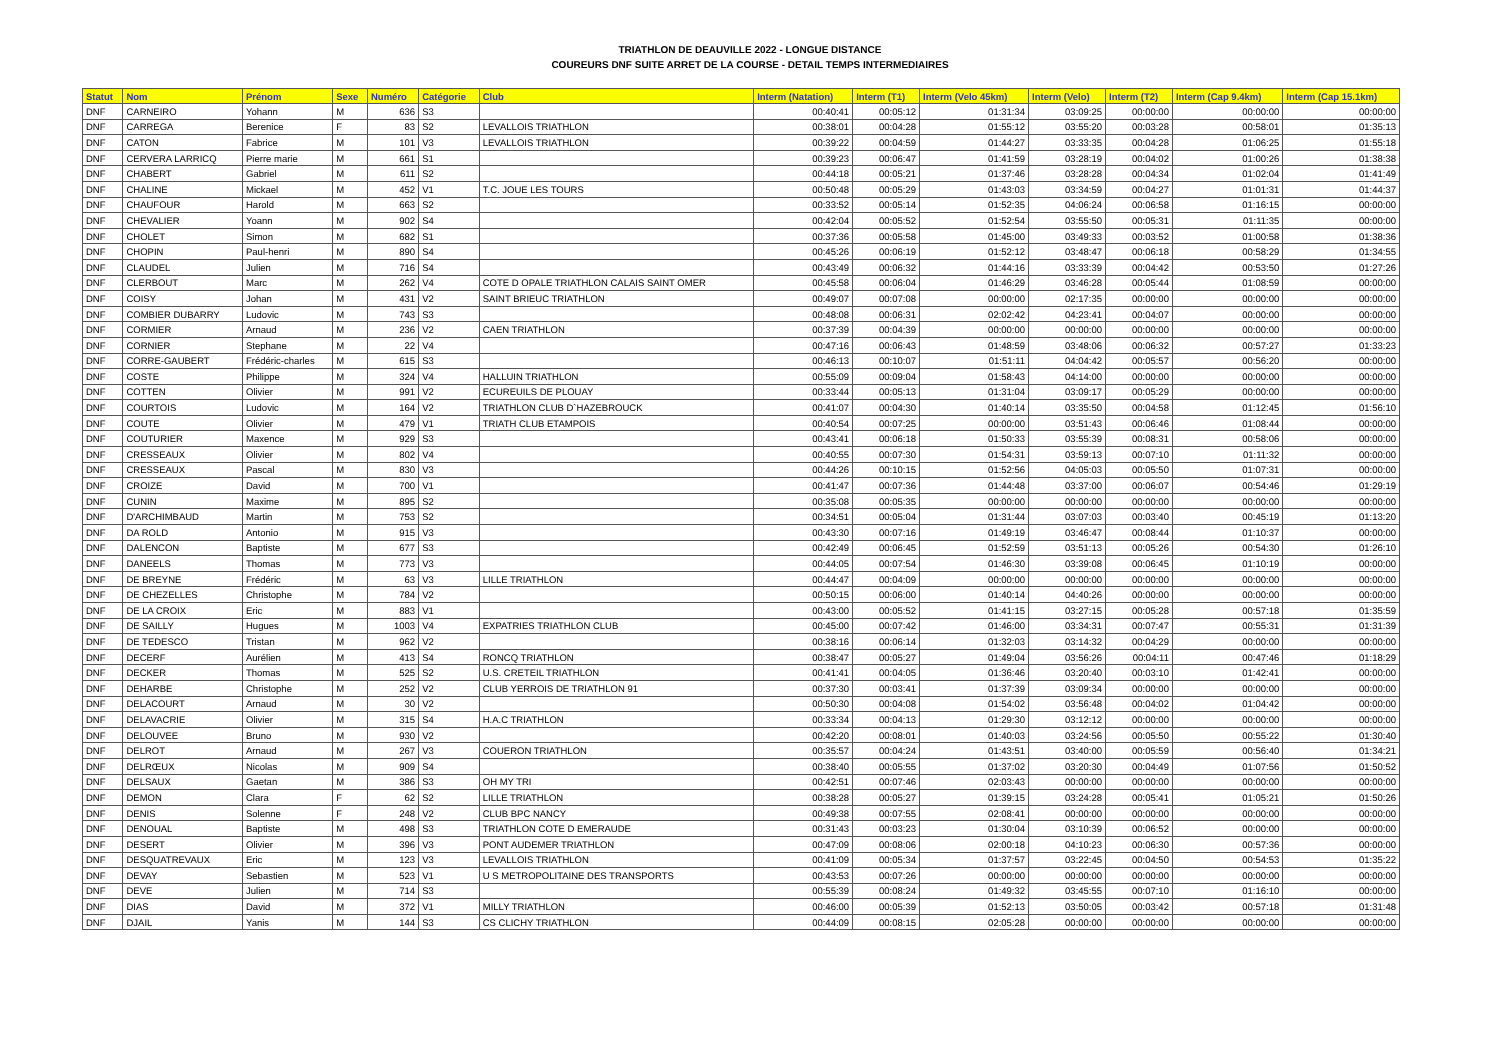TRIATHLON DE DEAUVILLE 2022 - LONGUE DISTANCE
COUREURS DNF SUITE ARRET DE LA COURSE - DETAIL TEMPS INTERMEDIAIRES
| Statut | Nom | Prénom | Sexe | Numéro | Catégorie | Club | Interm (Natation) | Interm (T1) | Interm (Velo 45km) | Interm (Velo) | Interm (T2) | Interm (Cap 9.4km) | Interm (Cap 15.1km) |
| --- | --- | --- | --- | --- | --- | --- | --- | --- | --- | --- | --- | --- | --- |
| DNF | CARNEIRO | Yohann | M | 636 | S3 | | 00:40:41 | 00:05:12 | 01:31:34 | 03:09:25 | 00:00:00 | 00:00:00 | 00:00:00 |
| DNF | CARREGA | Berenice | F | 83 | S2 | LEVALLOIS TRIATHLON | 00:38:01 | 00:04:28 | 01:55:12 | 03:55:20 | 00:03:28 | 00:58:01 | 01:35:13 |
| DNF | CATON | Fabrice | M | 101 | V3 | LEVALLOIS TRIATHLON | 00:39:22 | 00:04:59 | 01:44:27 | 03:33:35 | 00:04:28 | 01:06:25 | 01:55:18 |
| DNF | CERVERA LARRICQ | Pierre marie | M | 661 | S1 | | 00:39:23 | 00:06:47 | 01:41:59 | 03:28:19 | 00:04:02 | 01:00:26 | 01:38:38 |
| DNF | CHABERT | Gabriel | M | 611 | S2 | | 00:44:18 | 00:05:21 | 01:37:46 | 03:28:28 | 00:04:34 | 01:02:04 | 01:41:49 |
| DNF | CHALINE | Mickael | M | 452 | V1 | T.C. JOUE LES TOURS | 00:50:48 | 00:05:29 | 01:43:03 | 03:34:59 | 00:04:27 | 01:01:31 | 01:44:37 |
| DNF | CHAUFOUR | Harold | M | 663 | S2 | | 00:33:52 | 00:05:14 | 01:52:35 | 04:06:24 | 00:06:58 | 01:16:15 | 00:00:00 |
| DNF | CHEVALIER | Yoann | M | 902 | S4 | | 00:42:04 | 00:05:52 | 01:52:54 | 03:55:50 | 00:05:31 | 01:11:35 | 00:00:00 |
| DNF | CHOLET | Simon | M | 682 | S1 | | 00:37:36 | 00:05:58 | 01:45:00 | 03:49:33 | 00:03:52 | 01:00:58 | 01:38:36 |
| DNF | CHOPIN | Paul-henri | M | 890 | S4 | | 00:45:26 | 00:06:19 | 01:52:12 | 03:48:47 | 00:06:18 | 00:58:29 | 01:34:55 |
| DNF | CLAUDEL | Julien | M | 716 | S4 | | 00:43:49 | 00:06:32 | 01:44:16 | 03:33:39 | 00:04:42 | 00:53:50 | 01:27:26 |
| DNF | CLERBOUT | Marc | M | 262 | V4 | COTE D OPALE TRIATHLON CALAIS SAINT OMER | 00:45:58 | 00:06:04 | 01:46:29 | 03:46:28 | 00:05:44 | 01:08:59 | 00:00:00 |
| DNF | COISY | Johan | M | 431 | V2 | SAINT BRIEUC TRIATHLON | 00:49:07 | 00:07:08 | 00:00:00 | 02:17:35 | 00:00:00 | 00:00:00 | 00:00:00 |
| DNF | COMBIER DUBARRY | Ludovic | M | 743 | S3 | | 00:48:08 | 00:06:31 | 02:02:42 | 04:23:41 | 00:04:07 | 00:00:00 | 00:00:00 |
| DNF | CORMIER | Arnaud | M | 236 | V2 | CAEN TRIATHLON | 00:37:39 | 00:04:39 | 00:00:00 | 00:00:00 | 00:00:00 | 00:00:00 | 00:00:00 |
| DNF | CORNIER | Stephane | M | 22 | V4 | | 00:47:16 | 00:06:43 | 01:48:59 | 03:48:06 | 00:06:32 | 00:57:27 | 01:33:23 |
| DNF | CORRE-GAUBERT | Frédéric-charles | M | 615 | S3 | | 00:46:13 | 00:10:07 | 01:51:11 | 04:04:42 | 00:05:57 | 00:56:20 | 00:00:00 |
| DNF | COSTE | Philippe | M | 324 | V4 | HALLUIN TRIATHLON | 00:55:09 | 00:09:04 | 01:58:43 | 04:14:00 | 00:00:00 | 00:00:00 | 00:00:00 |
| DNF | COTTEN | Olivier | M | 991 | V2 | ECUREUILS DE PLOUAY | 00:33:44 | 00:05:13 | 01:31:04 | 03:09:17 | 00:05:29 | 00:00:00 | 00:00:00 |
| DNF | COURTOIS | Ludovic | M | 164 | V2 | TRIATHLON CLUB D`HAZEBROUCK | 00:41:07 | 00:04:30 | 01:40:14 | 03:35:50 | 00:04:58 | 01:12:45 | 01:56:10 |
| DNF | COUTE | Olivier | M | 479 | V1 | TRIATH CLUB ETAMPOIS | 00:40:54 | 00:07:25 | 00:00:00 | 03:51:43 | 00:06:46 | 01:08:44 | 00:00:00 |
| DNF | COUTURIER | Maxence | M | 929 | S3 | | 00:43:41 | 00:06:18 | 01:50:33 | 03:55:39 | 00:08:31 | 00:58:06 | 00:00:00 |
| DNF | CRESSEAUX | Olivier | M | 802 | V4 | | 00:40:55 | 00:07:30 | 01:54:31 | 03:59:13 | 00:07:10 | 01:11:32 | 00:00:00 |
| DNF | CRESSEAUX | Pascal | M | 830 | V3 | | 00:44:26 | 00:10:15 | 01:52:56 | 04:05:03 | 00:05:50 | 01:07:31 | 00:00:00 |
| DNF | CROIZE | David | M | 700 | V1 | | 00:41:47 | 00:07:36 | 01:44:48 | 03:37:00 | 00:06:07 | 00:54:46 | 01:29:19 |
| DNF | CUNIN | Maxime | M | 895 | S2 | | 00:35:08 | 00:05:35 | 00:00:00 | 00:00:00 | 00:00:00 | 00:00:00 | 00:00:00 |
| DNF | D'ARCHIMBAUD | Martin | M | 753 | S2 | | 00:34:51 | 00:05:04 | 01:31:44 | 03:07:03 | 00:03:40 | 00:45:19 | 01:13:20 |
| DNF | DA ROLD | Antonio | M | 915 | V3 | | 00:43:30 | 00:07:16 | 01:49:19 | 03:46:47 | 00:08:44 | 01:10:37 | 00:00:00 |
| DNF | DALENCON | Baptiste | M | 677 | S3 | | 00:42:49 | 00:06:45 | 01:52:59 | 03:51:13 | 00:05:26 | 00:54:30 | 01:26:10 |
| DNF | DANEELS | Thomas | M | 773 | V3 | | 00:44:05 | 00:07:54 | 01:46:30 | 03:39:08 | 00:06:45 | 01:10:19 | 00:00:00 |
| DNF | DE BREYNE | Frédéric | M | 63 | V3 | LILLE TRIATHLON | 00:44:47 | 00:04:09 | 00:00:00 | 00:00:00 | 00:00:00 | 00:00:00 | 00:00:00 |
| DNF | DE CHEZELLES | Christophe | M | 784 | V2 | | 00:50:15 | 00:06:00 | 01:40:14 | 04:40:26 | 00:00:00 | 00:00:00 | 00:00:00 |
| DNF | DE LA CROIX | Eric | M | 883 | V1 | | 00:43:00 | 00:05:52 | 01:41:15 | 03:27:15 | 00:05:28 | 00:57:18 | 01:35:59 |
| DNF | DE SAILLY | Hugues | M | 1003 | V4 | EXPATRIES TRIATHLON CLUB | 00:45:00 | 00:07:42 | 01:46:00 | 03:34:31 | 00:07:47 | 00:55:31 | 01:31:39 |
| DNF | DE TEDESCO | Tristan | M | 962 | V2 | | 00:38:16 | 00:06:14 | 01:32:03 | 03:14:32 | 00:04:29 | 00:00:00 | 00:00:00 |
| DNF | DECERF | Aurélien | M | 413 | S4 | RONCQ TRIATHLON | 00:38:47 | 00:05:27 | 01:49:04 | 03:56:26 | 00:04:11 | 00:47:46 | 01:18:29 |
| DNF | DECKER | Thomas | M | 525 | S2 | U.S. CRETEIL TRIATHLON | 00:41:41 | 00:04:05 | 01:36:46 | 03:20:40 | 00:03:10 | 01:42:41 | 00:00:00 |
| DNF | DEHARBE | Christophe | M | 252 | V2 | CLUB YERROIS DE TRIATHLON 91 | 00:37:30 | 00:03:41 | 01:37:39 | 03:09:34 | 00:00:00 | 00:00:00 | 00:00:00 |
| DNF | DELACOURT | Arnaud | M | 30 | V2 | | 00:50:30 | 00:04:08 | 01:54:02 | 03:56:48 | 00:04:02 | 01:04:42 | 00:00:00 |
| DNF | DELAVACRIE | Olivier | M | 315 | S4 | H.A.C TRIATHLON | 00:33:34 | 00:04:13 | 01:29:30 | 03:12:12 | 00:00:00 | 00:00:00 | 00:00:00 |
| DNF | DELOUVEE | Bruno | M | 930 | V2 | | 00:42:20 | 00:08:01 | 01:40:03 | 03:24:56 | 00:05:50 | 00:55:22 | 01:30:40 |
| DNF | DELROT | Arnaud | M | 267 | V3 | COUERON TRIATHLON | 00:35:57 | 00:04:24 | 01:43:51 | 03:40:00 | 00:05:59 | 00:56:40 | 01:34:21 |
| DNF | DELRŒUX | Nicolas | M | 909 | S4 | | 00:38:40 | 00:05:55 | 01:37:02 | 03:20:30 | 00:04:49 | 01:07:56 | 01:50:52 |
| DNF | DELSAUX | Gaetan | M | 386 | S3 | OH MY TRI | 00:42:51 | 00:07:46 | 02:03:43 | 00:00:00 | 00:00:00 | 00:00:00 | 00:00:00 |
| DNF | DEMON | Clara | F | 62 | S2 | LILLE TRIATHLON | 00:38:28 | 00:05:27 | 01:39:15 | 03:24:28 | 00:05:41 | 01:05:21 | 01:50:26 |
| DNF | DENIS | Solenne | F | 248 | V2 | CLUB BPC NANCY | 00:49:38 | 00:07:55 | 02:08:41 | 00:00:00 | 00:00:00 | 00:00:00 | 00:00:00 |
| DNF | DENOUAL | Baptiste | M | 498 | S3 | TRIATHLON COTE D EMERAUDE | 00:31:43 | 00:03:23 | 01:30:04 | 03:10:39 | 00:06:52 | 00:00:00 | 00:00:00 |
| DNF | DESERT | Olivier | M | 396 | V3 | PONT AUDEMER TRIATHLON | 00:47:09 | 00:08:06 | 02:00:18 | 04:10:23 | 00:06:30 | 00:57:36 | 00:00:00 |
| DNF | DESQUATREVAUX | Eric | M | 123 | V3 | LEVALLOIS TRIATHLON | 00:41:09 | 00:05:34 | 01:37:57 | 03:22:45 | 00:04:50 | 00:54:53 | 01:35:22 |
| DNF | DEVAY | Sebastien | M | 523 | V1 | U S METROPOLITAINE DES TRANSPORTS | 00:43:53 | 00:07:26 | 00:00:00 | 00:00:00 | 00:00:00 | 00:00:00 | 00:00:00 |
| DNF | DEVE | Julien | M | 714 | S3 | | 00:55:39 | 00:08:24 | 01:49:32 | 03:45:55 | 00:07:10 | 01:16:10 | 00:00:00 |
| DNF | DIAS | David | M | 372 | V1 | MILLY TRIATHLON | 00:46:00 | 00:05:39 | 01:52:13 | 03:50:05 | 00:03:42 | 00:57:18 | 01:31:48 |
| DNF | DJAIL | Yanis | M | 144 | S3 | CS CLICHY TRIATHLON | 00:44:09 | 00:08:15 | 02:05:28 | 00:00:00 | 00:00:00 | 00:00:00 | 00:00:00 |